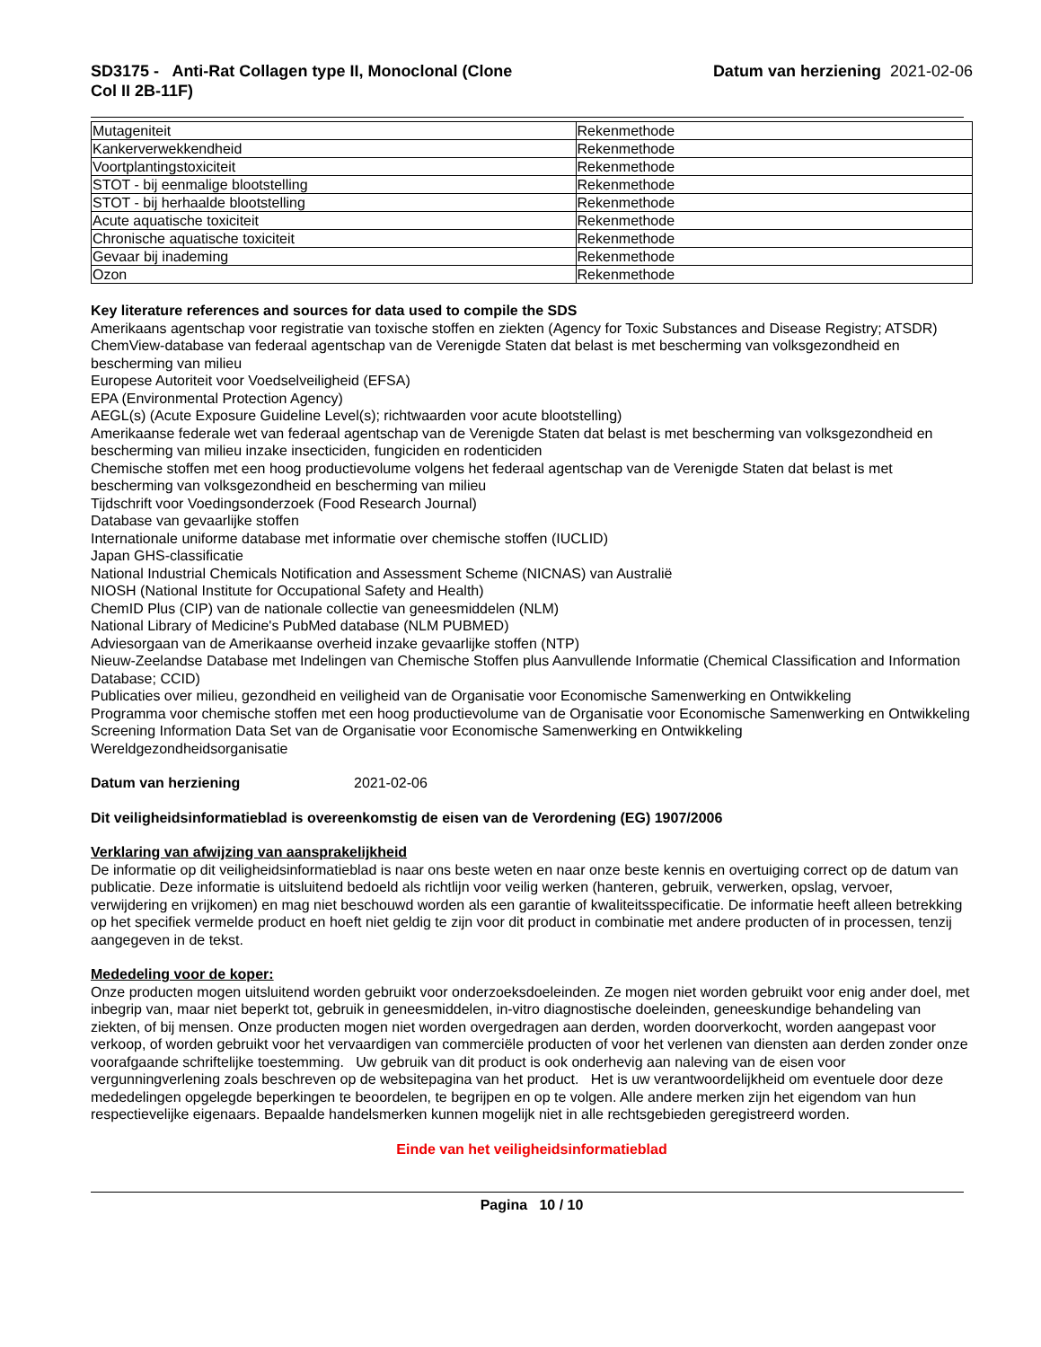SD3175 - Anti-Rat Collagen type II, Monoclonal (Clone
Col II 2B-11F)
Datum van herziening 2021-02-06
| Mutageniteit | Rekenmethode |
| Kankerverwekkendheid | Rekenmethode |
| Voortplantingstoxiciteit | Rekenmethode |
| STOT - bij eenmalige blootstelling | Rekenmethode |
| STOT - bij herhaalde blootstelling | Rekenmethode |
| Acute aquatische toxiciteit | Rekenmethode |
| Chronische aquatische toxiciteit | Rekenmethode |
| Gevaar bij inademing | Rekenmethode |
| Ozon | Rekenmethode |
Key literature references and sources for data used to compile the SDS
Amerikaans agentschap voor registratie van toxische stoffen en ziekten (Agency for Toxic Substances and Disease Registry; ATSDR)
ChemView-database van federaal agentschap van de Verenigde Staten dat belast is met bescherming van volksgezondheid en bescherming van milieu
Europese Autoriteit voor Voedselveiligheid (EFSA)
EPA (Environmental Protection Agency)
AEGL(s) (Acute Exposure Guideline Level(s); richtwaarden voor acute blootstelling)
Amerikaanse federale wet van federaal agentschap van de Verenigde Staten dat belast is met bescherming van volksgezondheid en bescherming van milieu inzake insecticiden, fungiciden en rodenticiden
Chemische stoffen met een hoog productievolume volgens het federaal agentschap van de Verenigde Staten dat belast is met bescherming van volksgezondheid en bescherming van milieu
Tijdschrift voor Voedingsonderzoek (Food Research Journal)
Database van gevaarlijke stoffen
Internationale uniforme database met informatie over chemische stoffen (IUCLID)
Japan GHS-classificatie
National Industrial Chemicals Notification and Assessment Scheme (NICNAS) van Australië
NIOSH (National Institute for Occupational Safety and Health)
ChemID Plus (CIP) van de nationale collectie van geneesmiddelen (NLM)
National Library of Medicine's PubMed database (NLM PUBMED)
Adviesorgaan van de Amerikaanse overheid inzake gevaarlijke stoffen (NTP)
Nieuw-Zeelandse Database met Indelingen van Chemische Stoffen plus Aanvullende Informatie (Chemical Classification and Information Database; CCID)
Publicaties over milieu, gezondheid en veiligheid van de Organisatie voor Economische Samenwerking en Ontwikkeling
Programma voor chemische stoffen met een hoog productievolume van de Organisatie voor Economische Samenwerking en Ontwikkeling
Screening Information Data Set van de Organisatie voor Economische Samenwerking en Ontwikkeling
Wereldgezondheidsorganisatie
Datum van herziening 2021-02-06
Dit veiligheidsinformatieblad is overeenkomstig de eisen van de Verordening (EG) 1907/2006
Verklaring van afwijzing van aansprakelijkheid
De informatie op dit veiligheidsinformatieblad is naar ons beste weten en naar onze beste kennis en overtuiging correct op de datum van publicatie. Deze informatie is uitsluitend bedoeld als richtlijn voor veilig werken (hanteren, gebruik, verwerken, opslag, vervoer, verwijdering en vrijkomen) en mag niet beschouwd worden als een garantie of kwaliteitsspecificatie. De informatie heeft alleen betrekking op het specifiek vermelde product en hoeft niet geldig te zijn voor dit product in combinatie met andere producten of in processen, tenzij aangegeven in de tekst.
Mededeling voor de koper:
Onze producten mogen uitsluitend worden gebruikt voor onderzoeksdoeleinden. Ze mogen niet worden gebruikt voor enig ander doel, met inbegrip van, maar niet beperkt tot, gebruik in geneesmiddelen, in-vitro diagnostische doeleinden, geneeskundige behandeling van ziekten, of bij mensen. Onze producten mogen niet worden overgedragen aan derden, worden doorverkocht, worden aangepast voor verkoop, of worden gebruikt voor het vervaardigen van commerciële producten of voor het verlenen van diensten aan derden zonder onze voorafgaande schriftelijke toestemming. Uw gebruik van dit product is ook onderhevig aan naleving van de eisen voor vergunningverlening zoals beschreven op de websitepagina van het product. Het is uw verantwoordelijkheid om eventuele door deze mededelingen opgelegde beperkingen te beoordelen, te begrijpen en op te volgen. Alle andere merken zijn het eigendom van hun respectievelijke eigenaars. Bepaalde handelsmerken kunnen mogelijk niet in alle rechtsgebieden geregistreerd worden.
Einde van het veiligheidsinformatieblad
Pagina 10 / 10